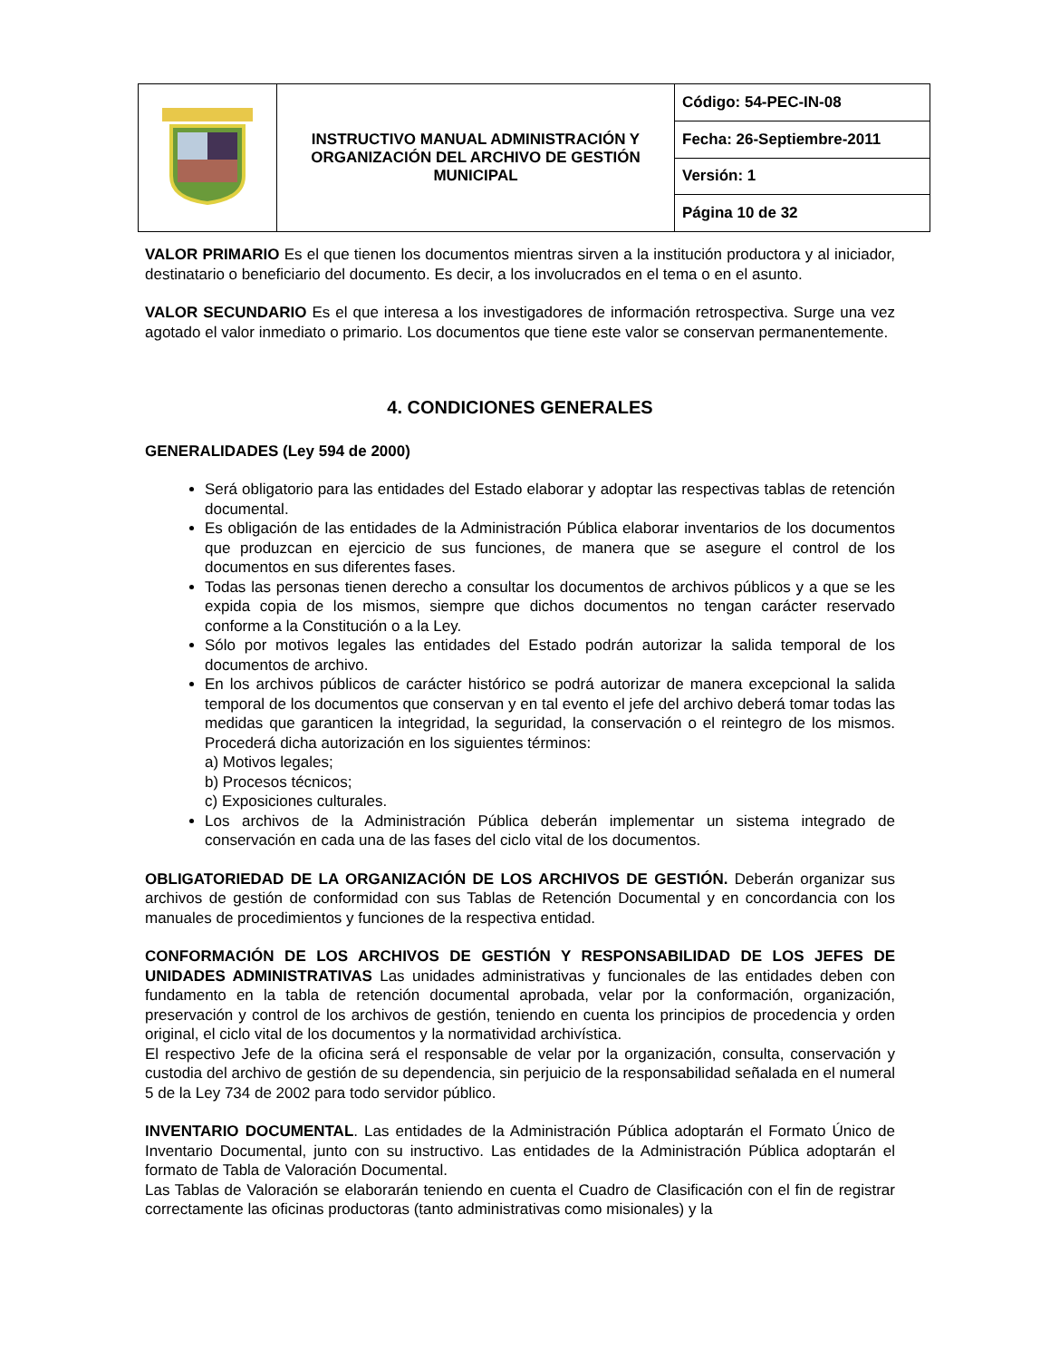| | INSTRUCTIVO MANUAL ADMINISTRACIÓN Y ORGANIZACIÓN DEL ARCHIVO DE GESTIÓN MUNICIPAL | Código: 54-PEC-IN-08 |
| | | Fecha: 26-Septiembre-2011 |
| | | Versión: 1 |
| | | Página 10 de 32 |
VALOR PRIMARIO Es el que tienen los documentos mientras sirven a la institución productora y al iniciador, destinatario o beneficiario del documento. Es decir, a los involucrados en el tema o en el asunto.
VALOR SECUNDARIO Es el que interesa a los investigadores de información retrospectiva. Surge una vez agotado el valor inmediato o primario. Los documentos que tiene este valor se conservan permanentemente.
4. CONDICIONES GENERALES
GENERALIDADES (Ley 594 de 2000)
Será obligatorio para las entidades del Estado elaborar y adoptar las respectivas tablas de retención documental.
Es obligación de las entidades de la Administración Pública elaborar inventarios de los documentos que produzcan en ejercicio de sus funciones, de manera que se asegure el control de los documentos en sus diferentes fases.
Todas las personas tienen derecho a consultar los documentos de archivos públicos y a que se les expida copia de los mismos, siempre que dichos documentos no tengan carácter reservado conforme a la Constitución o a la Ley.
Sólo por motivos legales las entidades del Estado podrán autorizar la salida temporal de los documentos de archivo.
En los archivos públicos de carácter histórico se podrá autorizar de manera excepcional la salida temporal de los documentos que conservan y en tal evento el jefe del archivo deberá tomar todas las medidas que garanticen la integridad, la seguridad, la conservación o el reintegro de los mismos. Procederá dicha autorización en los siguientes términos:
a) Motivos legales;
b) Procesos técnicos;
c) Exposiciones culturales.
Los archivos de la Administración Pública deberán implementar un sistema integrado de conservación en cada una de las fases del ciclo vital de los documentos.
OBLIGATORIEDAD DE LA ORGANIZACIÓN DE LOS ARCHIVOS DE GESTIÓN. Deberán organizar sus archivos de gestión de conformidad con sus Tablas de Retención Documental y en concordancia con los manuales de procedimientos y funciones de la respectiva entidad.
CONFORMACIÓN DE LOS ARCHIVOS DE GESTIÓN Y RESPONSABILIDAD DE LOS JEFES DE UNIDADES ADMINISTRATIVAS Las unidades administrativas y funcionales de las entidades deben con fundamento en la tabla de retención documental aprobada, velar por la conformación, organización, preservación y control de los archivos de gestión, teniendo en cuenta los principios de procedencia y orden original, el ciclo vital de los documentos y la normatividad archivística.
El respectivo Jefe de la oficina será el responsable de velar por la organización, consulta, conservación y custodia del archivo de gestión de su dependencia, sin perjuicio de la responsabilidad señalada en el numeral 5 de la Ley 734 de 2002 para todo servidor público.
INVENTARIO DOCUMENTAL. Las entidades de la Administración Pública adoptarán el Formato Único de Inventario Documental, junto con su instructivo. Las entidades de la Administración Pública adoptarán el formato de Tabla de Valoración Documental.
Las Tablas de Valoración se elaborarán teniendo en cuenta el Cuadro de Clasificación con el fin de registrar correctamente las oficinas productoras (tanto administrativas como misionales) y la